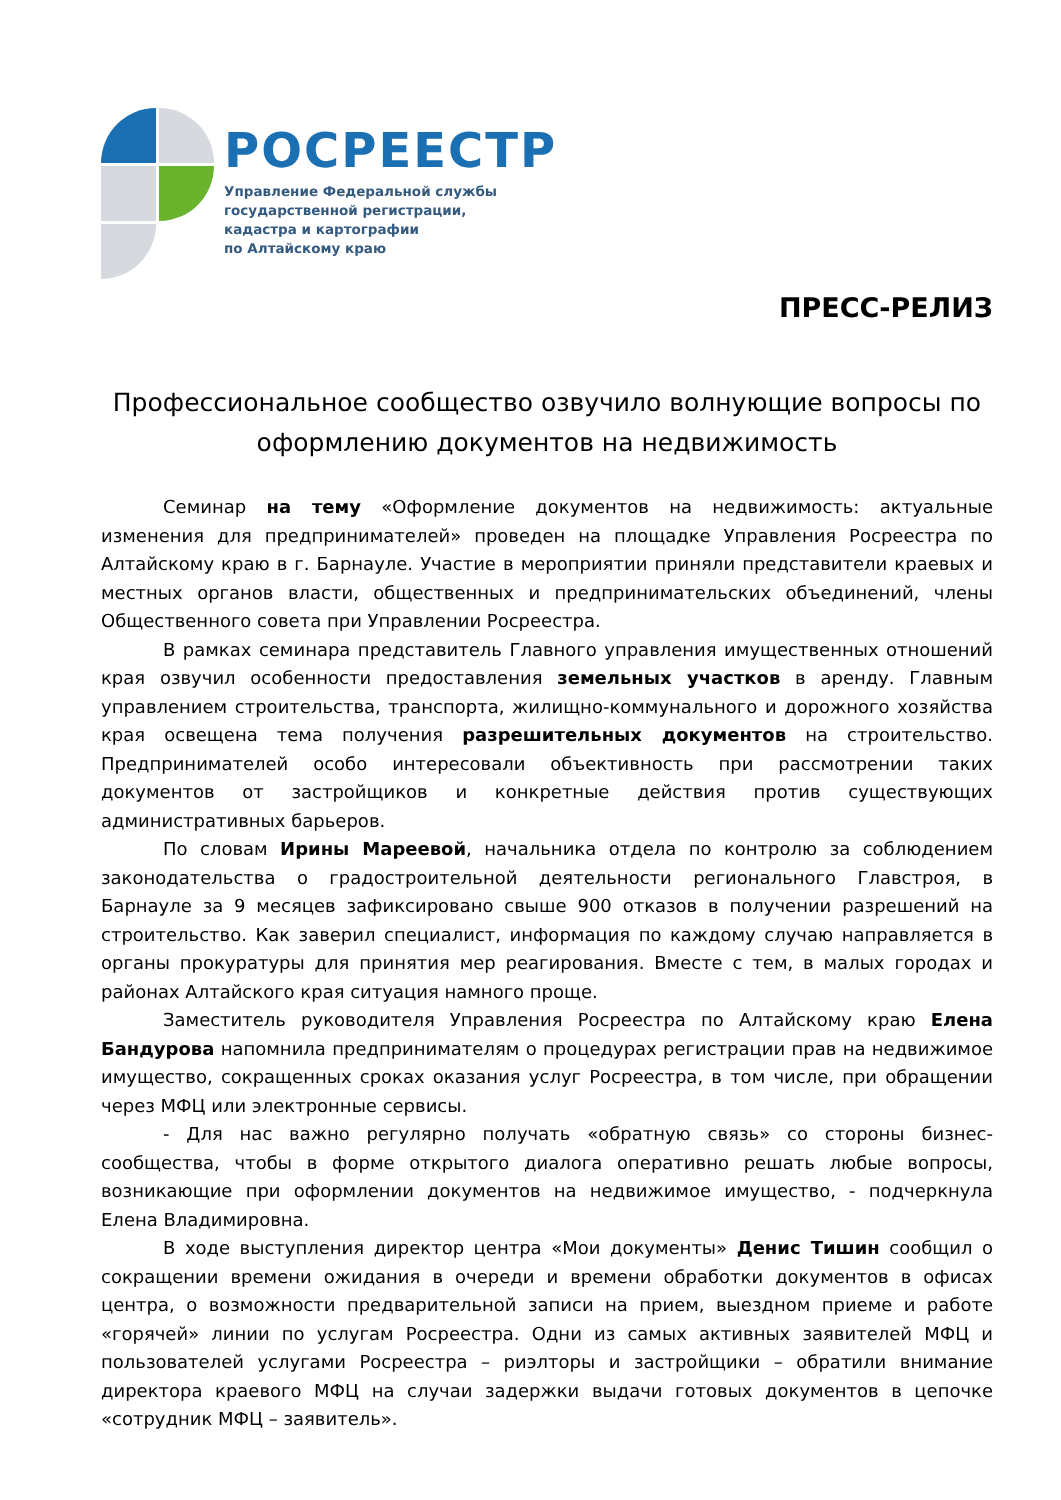РОСРЕЕСТР
Управление Федеральной службы
государственной регистрации,
кадастра и картографии
по Алтайскому краю
ПРЕСС-РЕЛИЗ
Профессиональное сообщество озвучило волнующие вопросы по оформлению документов на недвижимость
Семинар на тему «Оформление документов на недвижимость: актуальные изменения для предпринимателей» проведен на площадке Управления Росреестра по Алтайскому краю в г. Барнауле. Участие в мероприятии приняли представители краевых и местных органов власти, общественных и предпринимательских объединений, члены Общественного совета при Управлении Росреестра.
В рамках семинара представитель Главного управления имущественных отношений края озвучил особенности предоставления земельных участков в аренду. Главным управлением строительства, транспорта, жилищно-коммунального и дорожного хозяйства края освещена тема получения разрешительных документов на строительство. Предпринимателей особо интересовали объективность при рассмотрении таких документов от застройщиков и конкретные действия против существующих административных барьеров.
По словам Ирины Мареевой, начальника отдела по контролю за соблюдением законодательства о градостроительной деятельности регионального Главстроя, в Барнауле за 9 месяцев зафиксировано свыше 900 отказов в получении разрешений на строительство. Как заверил специалист, информация по каждому случаю направляется в органы прокуратуры для принятия мер реагирования. Вместе с тем, в малых городах и районах Алтайского края ситуация намного проще.
Заместитель руководителя Управления Росреестра по Алтайскому краю Елена Бандурова напомнила предпринимателям о процедурах регистрации прав на недвижимое имущество, сокращенных сроках оказания услуг Росреестра, в том числе, при обращении через МФЦ или электронные сервисы.
- Для нас важно регулярно получать «обратную связь» со стороны бизнес-сообщества, чтобы в форме открытого диалога оперативно решать любые вопросы, возникающие при оформлении документов на недвижимое имущество, - подчеркнула Елена Владимировна.
В ходе выступления директор центра «Мои документы» Денис Тишин сообщил о сокращении времени ожидания в очереди и времени обработки документов в офисах центра, о возможности предварительной записи на прием, выездном приеме и работе «горячей» линии по услугам Росреестра. Одни из самых активных заявителей МФЦ и пользователей услугами Росреестра – риэлторы и застройщики – обратили внимание директора краевого МФЦ на случаи задержки выдачи готовых документов в цепочке «сотрудник МФЦ – заявитель».